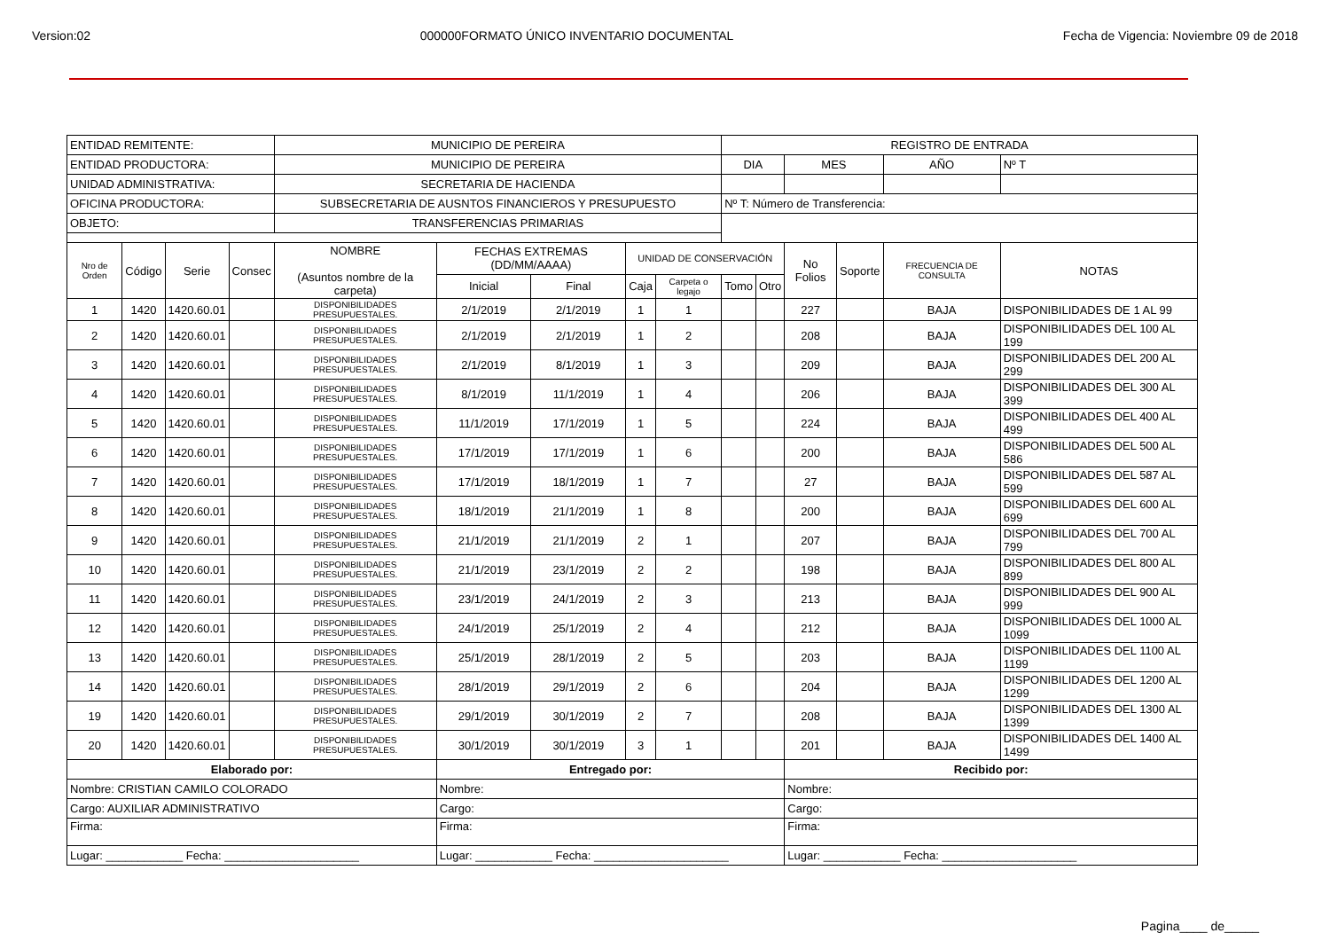Version:02 000000FORMATO ÚNICO INVENTARIO DOCUMENTAL Fecha de Vigencia: Noviembre 09 de 2018
| ENTIDAD REMITENTE: | | | | MUNICIPIO DE PEREIRA | | | | | REGISTRO DE ENTRADA | | | | | |
| ENTIDAD PRODUCTORA: | | | | MUNICIPIO DE PEREIRA | | | | | DIA | | MES | | AÑO | Nº T |
| UNIDAD ADMINISTRATIVA: | | | | SECRETARIA DE HACIENDA | | | | | | | | | | |
| OFICINA PRODUCTORA: | | | | SUBSECRETARIA DE AUSNTOS FINANCIEROS Y PRESUPUESTO | | | | | Nº T: Número de Transferencia: | | | | | |
| OBJETO: | | | | TRANSFERENCIAS PRIMARIAS | | | | | | | | | | |
| Nro de Orden | Código | Serie | Consec | NOMBRE (Asuntos nombre de la carpeta) | FECHAS EXTREMAS (DD/MM/AAAA) | | UNIDAD DE CONSERVACIÓN | | | | No Folios | Soporte | FRECUENCIA DE CONSULTA | NOTAS |
| | | | | | Inicial | Final | Caja | Carpeta o legajo | Tomo | Otro | | | | |
| 1 | 1420 | 1420.60.01 | | DISPONIBILIDADES PRESUPUESTALES. | 2/1/2019 | 2/1/2019 | 1 | 1 | | | 227 | | BAJA | DISPONIBILIDADES DE 1 AL 99 |
| 2 | 1420 | 1420.60.01 | | DISPONIBILIDADES PRESUPUESTALES. | 2/1/2019 | 2/1/2019 | 1 | 2 | | | 208 | | BAJA | DISPONIBILIDADES DEL 100 AL 199 |
| 3 | 1420 | 1420.60.01 | | DISPONIBILIDADES PRESUPUESTALES. | 2/1/2019 | 8/1/2019 | 1 | 3 | | | 209 | | BAJA | DISPONIBILIDADES DEL 200 AL 299 |
| 4 | 1420 | 1420.60.01 | | DISPONIBILIDADES PRESUPUESTALES. | 8/1/2019 | 11/1/2019 | 1 | 4 | | | 206 | | BAJA | DISPONIBILIDADES DEL 300 AL 399 |
| 5 | 1420 | 1420.60.01 | | DISPONIBILIDADES PRESUPUESTALES. | 11/1/2019 | 17/1/2019 | 1 | 5 | | | 224 | | BAJA | DISPONIBILIDADES DEL 400 AL 499 |
| 6 | 1420 | 1420.60.01 | | DISPONIBILIDADES PRESUPUESTALES. | 17/1/2019 | 17/1/2019 | 1 | 6 | | | 200 | | BAJA | DISPONIBILIDADES DEL 500 AL 586 |
| 7 | 1420 | 1420.60.01 | | DISPONIBILIDADES PRESUPUESTALES. | 17/1/2019 | 18/1/2019 | 1 | 7 | | | 27 | | BAJA | DISPONIBILIDADES DEL 587 AL 599 |
| 8 | 1420 | 1420.60.01 | | DISPONIBILIDADES PRESUPUESTALES. | 18/1/2019 | 21/1/2019 | 1 | 8 | | | 200 | | BAJA | DISPONIBILIDADES DEL 600 AL 699 |
| 9 | 1420 | 1420.60.01 | | DISPONIBILIDADES PRESUPUESTALES. | 21/1/2019 | 21/1/2019 | 2 | 1 | | | 207 | | BAJA | DISPONIBILIDADES DEL 700 AL 799 |
| 10 | 1420 | 1420.60.01 | | DISPONIBILIDADES PRESUPUESTALES. | 21/1/2019 | 23/1/2019 | 2 | 2 | | | 198 | | BAJA | DISPONIBILIDADES DEL 800 AL 899 |
| 11 | 1420 | 1420.60.01 | | DISPONIBILIDADES PRESUPUESTALES. | 23/1/2019 | 24/1/2019 | 2 | 3 | | | 213 | | BAJA | DISPONIBILIDADES DEL 900 AL 999 |
| 12 | 1420 | 1420.60.01 | | DISPONIBILIDADES PRESUPUESTALES. | 24/1/2019 | 25/1/2019 | 2 | 4 | | | 212 | | BAJA | DISPONIBILIDADES DEL 1000 AL 1099 |
| 13 | 1420 | 1420.60.01 | | DISPONIBILIDADES PRESUPUESTALES. | 25/1/2019 | 28/1/2019 | 2 | 5 | | | 203 | | BAJA | DISPONIBILIDADES DEL 1100 AL 1199 |
| 14 | 1420 | 1420.60.01 | | DISPONIBILIDADES PRESUPUESTALES. | 28/1/2019 | 29/1/2019 | 2 | 6 | | | 204 | | BAJA | DISPONIBILIDADES DEL 1200 AL 1299 |
| 19 | 1420 | 1420.60.01 | | DISPONIBILIDADES PRESUPUESTALES. | 29/1/2019 | 30/1/2019 | 2 | 7 | | | 208 | | BAJA | DISPONIBILIDADES DEL 1300 AL 1399 |
| 20 | 1420 | 1420.60.01 | | DISPONIBILIDADES PRESUPUESTALES. | 30/1/2019 | 30/1/2019 | 3 | 1 | | | 201 | | BAJA | DISPONIBILIDADES DEL 1400 AL 1499 |
| Elaborado por: | | | | | Entregado por: | | | | | | Recibido por: | | | |
| Nombre: CRISTIAN CAMILO COLORADO | | | | | Nombre: | | | | | | Nombre: | | | |
| Cargo: AUXILIAR ADMINISTRATIVO | | | | | Cargo: | | | | | | Cargo: | | | |
| Firma: | | | | | Firma: | | | | | | Firma: | | | |
| Lugar: ____________ Fecha: _____________________ | | | | | Lugar: ____________ Fecha: _____________________ | | | | | | Lugar: ____________ Fecha: _____________________ | | | |
Pagina____ de_____